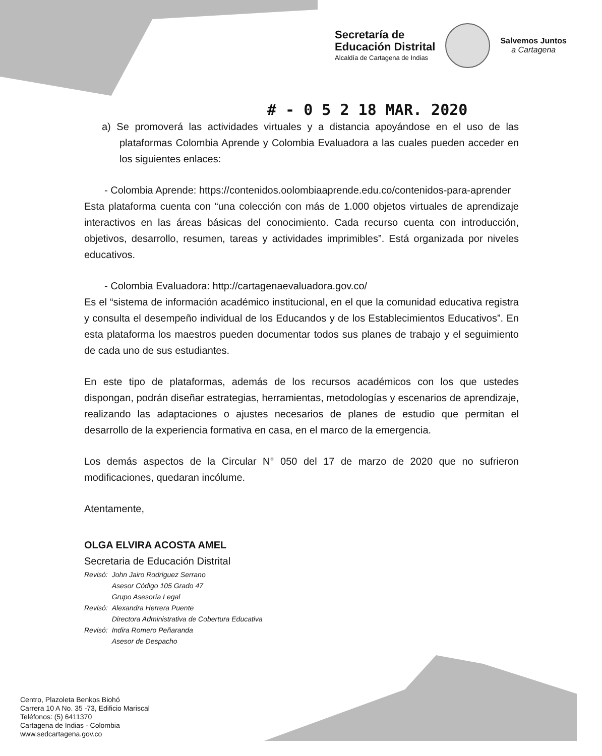Secretaría de
Educación Distrital
Alcaldía de Cartagena de Indias
Salvemos Juntos
a Cartagena
# - 0 5 2 18 MAR. 2020
a) Se promoverá las actividades virtuales y a distancia apoyándose en el uso de las plataformas Colombia Aprende y Colombia Evaluadora a las cuales pueden acceder en los siguientes enlaces:
- Colombia Aprende: https://contenidos.oolombiaaprende.edu.co/contenidos-para-aprender
Esta plataforma cuenta con “una colección con más de 1.000 objetos virtuales de aprendizaje interactivos en las áreas básicas del conocimiento. Cada recurso cuenta con introducción, objetivos, desarrollo, resumen, tareas y actividades imprimibles”. Está organizada por niveles educativos.
- Colombia Evaluadora: http://cartagenaevaluadora.gov.co/
Es el “sistema de información académico institucional, en el que la comunidad educativa registra y consulta el desempeño individual de los Educandos y de los Establecimientos Educativos”. En esta plataforma los maestros pueden documentar todos sus planes de trabajo y el seguimiento de cada uno de sus estudiantes.
En este tipo de plataformas, además de los recursos académicos con los que ustedes dispongan, podrán diseñar estrategias, herramientas, metodologías y escenarios de aprendizaje, realizando las adaptaciones o ajustes necesarios de planes de estudio que permitan el desarrollo de la experiencia formativa en casa, en el marco de la emergencia.
Los demás aspectos de la Circular N° 050 del 17 de marzo de 2020 que no sufrieron modificaciones, quedaran incólume.
Atentamente,
OLGA ELVIRA ACOSTA AMEL
Secretaria de Educación Distrital
| Revisó: | John Jairo Rodriguez Serrano Asesor Código 105 Grado 47 Grupo Asesoría Legal |
| Revisó: | Alexandra Herrera Puente Directora Administrativa de Cobertura Educativa |
| Revisó: | Indira Romero Peñaranda Asesor de Despacho |
Centro, Plazoleta Benkos Biohó
Carrera 10 A No. 35 -73, Edificio Mariscal
Teléfonos: (5) 6411370
Cartagena de Indias - Colombia
www.sedcartagena.gov.co